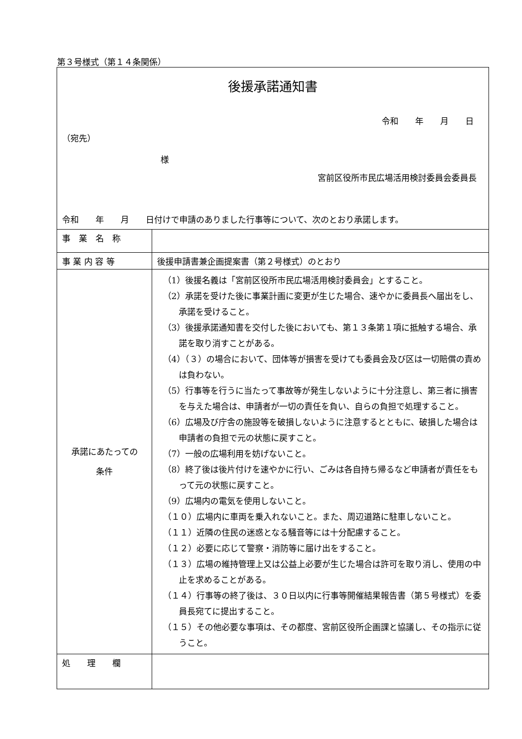第３号様式（第１４条関係）
| 後援承諾通知書 令和 年 月 日 （宛先） 様 宮前区役所市民広場活用検討委員会委員長 令和 年 月 日付けで申請のありました行事等について、次のとおり承諾します。 | |
| 事 業 名 称 | |
| 事 業 内 容 等 | 後援申請書兼企画提案書（第２号様式）のとおり |
| 承諾にあたっての 条件 | （1）後援名義は「宮前区役所市民広場活用検討委員会」とすること。 （2）承諾を受けた後に事業計画に変更が生じた場合、速やかに委員長へ届出をし、承諾を受けること。 （3）後援承諾通知書を交付した後においても、第１３条第１項に抵触する場合、承諾を取り消すことがある。 （4）（３）の場合において、団体等が損害を受けても委員会及び区は一切賠償の責めは負わない。 （5）行事等を行うに当たって事故等が発生しないように十分注意し、第三者に損害を与えた場合は、申請者が一切の責任を負い、自らの負担で処理すること。 （6）広場及び庁舎の施設等を破損しないように注意するとともに、破損した場合は申請者の負担で元の状態に戻すこと。 （7）一般の広場利用を妨げないこと。 （8）終了後は後片付けを速やかに行い、ごみは各自持ち帰るなど申請者が責任をもって元の状態に戻すこと。 （9）広場内の電気を使用しないこと。 （１０）広場内に車両を乗入れないこと。また、周辺道路に駐車しないこと。 （１１）近隣の住民の迷惑となる騒音等には十分配慮すること。 （１２）必要に応じて警察・消防等に届け出をすること。 （１３）広場の維持管理上又は公益上必要が生じた場合は許可を取り消し、使用の中止を求めることがある。 （１４）行事等の終了後は、３０日以内に行事等開催結果報告書（第５号様式）を委員長宛てに提出すること。 （１５）その他必要な事項は、その都度、宮前区役所企画課と協議し、その指示に従うこと。 |
| 処 理 欄 | |